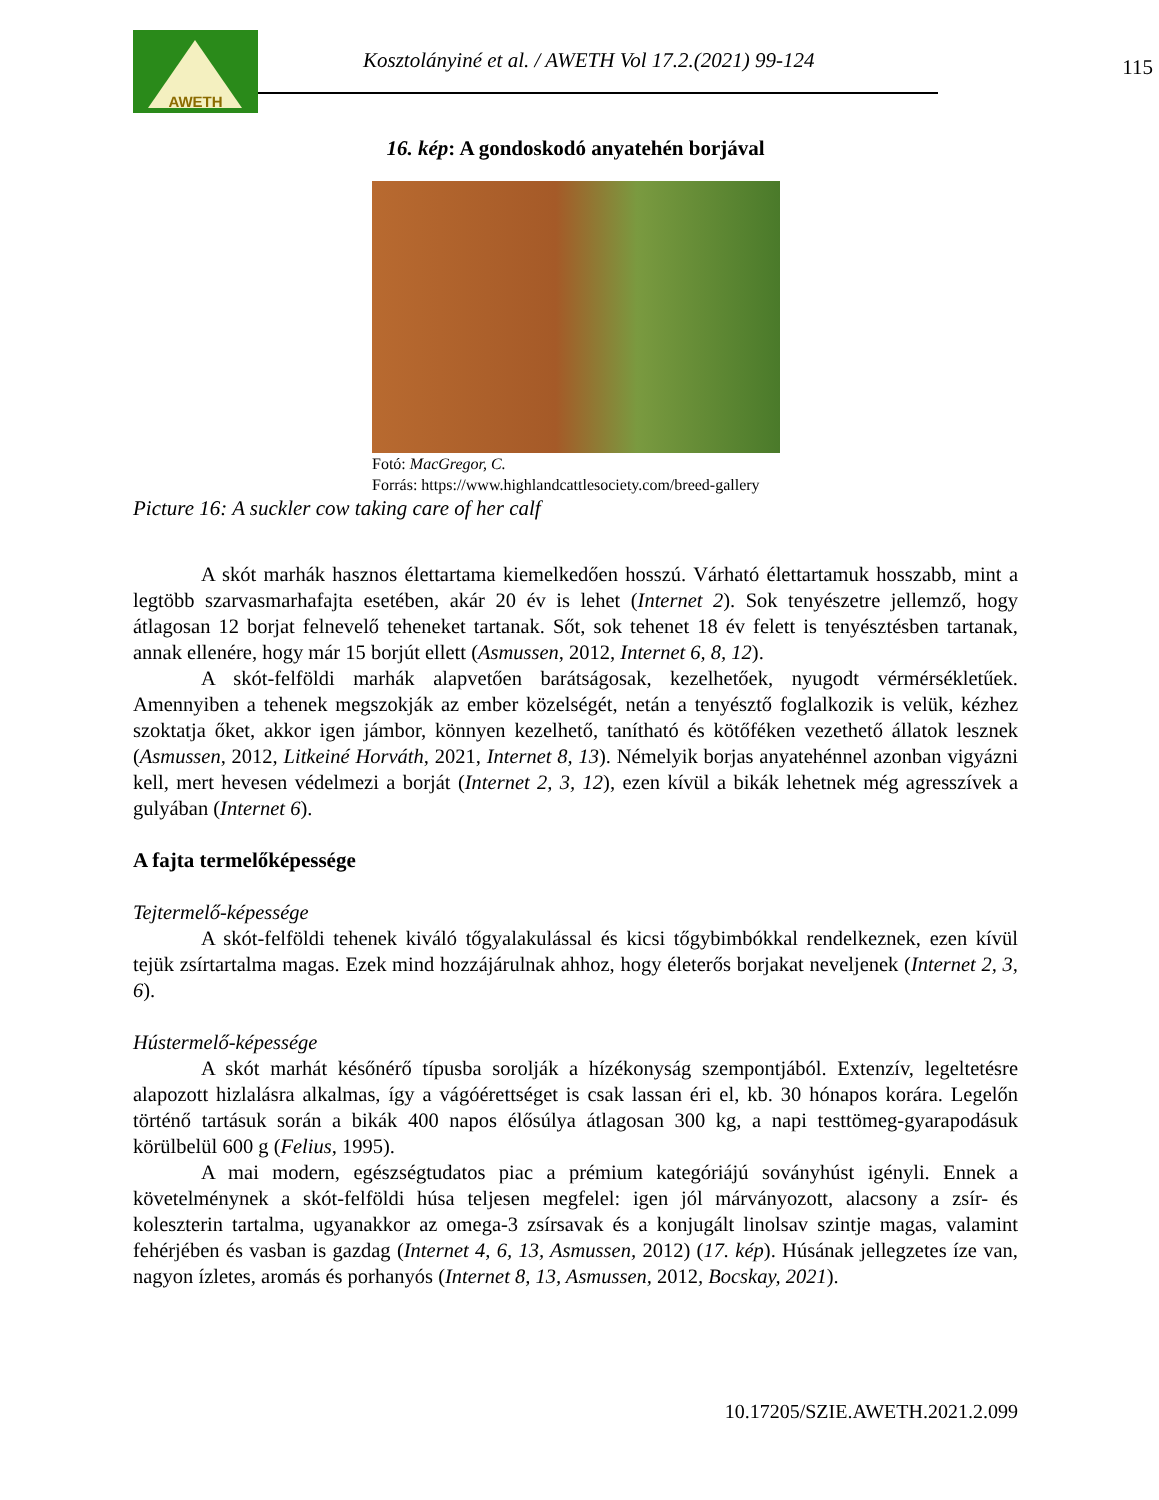AWETH
Kosztolányiné et al. / AWETH Vol 17.2.(2021) 99-124
115
16. kép: A gondoskodó anyatehén borjával
Fotó: MacGregor, C.
Forrás: https://www.highlandcattlesociety.com/breed-gallery
Picture 16: A suckler cow taking care of her calf
A skót marhák hasznos élettartama kiemelkedően hosszú. Várható élettartamuk hosszabb, mint a legtöbb szarvasmarhafajta esetében, akár 20 év is lehet (Internet 2). Sok tenyészetre jellemző, hogy átlagosan 12 borjat felnevelő teheneket tartanak. Sőt, sok tehenet 18 év felett is tenyésztésben tartanak, annak ellenére, hogy már 15 borjút ellett (Asmussen, 2012, Internet 6, 8, 12).
A skót-felföldi marhák alapvetően barátságosak, kezelhetőek, nyugodt vérmérsékletűek. Amennyiben a tehenek megszokják az ember közelségét, netán a tenyésztő foglalkozik is velük, kézhez szoktatja őket, akkor igen jámbor, könnyen kezelhető, tanítható és kötőféken vezethető állatok lesznek (Asmussen, 2012, Litkeiné Horváth, 2021, Internet 8, 13). Némelyik borjas anyatehénnel azonban vigyázni kell, mert hevesen védelmezi a borját (Internet 2, 3, 12), ezen kívül a bikák lehetnek még agresszívek a gulyában (Internet 6).
A fajta termelőképessége
Tejtermelő-képessége
A skót-felföldi tehenek kiváló tőgyalakulással és kicsi tőgybimbókkal rendelkeznek, ezen kívül tejük zsírtartalma magas. Ezek mind hozzájárulnak ahhoz, hogy életerős borjakat neveljenek (Internet 2, 3, 6).
Hústermelő-képessége
A skót marhát későnérő típusba sorolják a hízékonyság szempontjából. Extenzív, legeltetésre alapozott hizlalásra alkalmas, így a vágóérettséget is csak lassan éri el, kb. 30 hónapos korára. Legelőn történő tartásuk során a bikák 400 napos élősúlya átlagosan 300 kg, a napi testtömeg-gyarapodásuk körülbelül 600 g (Felius, 1995).
A mai modern, egészségtudatos piac a prémium kategóriájú soványhúst igényli. Ennek a követelménynek a skót-felföldi húsa teljesen megfelel: igen jól márványozott, alacsony a zsír- és koleszterin tartalma, ugyanakkor az omega-3 zsírsavak és a konjugált linolsav szintje magas, valamint fehérjében és vasban is gazdag (Internet 4, 6, 13, Asmussen, 2012) (17. kép). Húsának jellegzetes íze van, nagyon ízletes, aromás és porhanyós (Internet 8, 13, Asmussen, 2012, Bocskay, 2021).
10.17205/SZIE.AWETH.2021.2.099